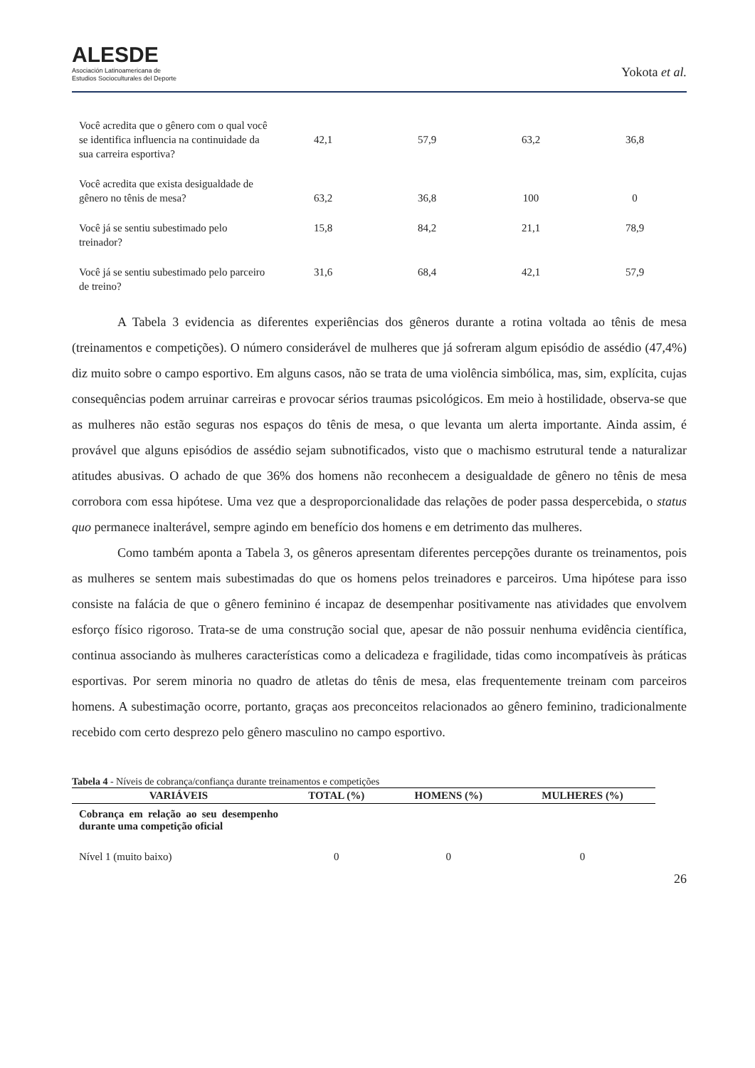ALESDE
Asociación Latinoamericana de
Estudios Socioculturales del Deporte
Yokota et al.
| Você acredita que o gênero com o qual você se identifica influencia na continuidade da sua carreira esportiva? | 42,1 | 57,9 | 63,2 | 36,8 |
| Você acredita que exista desigualdade de gênero no tênis de mesa? | 63,2 | 36,8 | 100 | 0 |
| Você já se sentiu subestimado pelo treinador? | 15,8 | 84,2 | 21,1 | 78,9 |
| Você já se sentiu subestimado pelo parceiro de treino? | 31,6 | 68,4 | 42,1 | 57,9 |
A Tabela 3 evidencia as diferentes experiências dos gêneros durante a rotina voltada ao tênis de mesa (treinamentos e competições). O número considerável de mulheres que já sofreram algum episódio de assédio (47,4%) diz muito sobre o campo esportivo. Em alguns casos, não se trata de uma violência simbólica, mas, sim, explícita, cujas consequências podem arruinar carreiras e provocar sérios traumas psicológicos. Em meio à hostilidade, observa-se que as mulheres não estão seguras nos espaços do tênis de mesa, o que levanta um alerta importante. Ainda assim, é provável que alguns episódios de assédio sejam subnotificados, visto que o machismo estrutural tende a naturalizar atitudes abusivas. O achado de que 36% dos homens não reconhecem a desigualdade de gênero no tênis de mesa corrobora com essa hipótese. Uma vez que a desproporcionalidade das relações de poder passa despercebida, o status quo permanece inalterável, sempre agindo em benefício dos homens e em detrimento das mulheres.
Como também aponta a Tabela 3, os gêneros apresentam diferentes percepções durante os treinamentos, pois as mulheres se sentem mais subestimadas do que os homens pelos treinadores e parceiros. Uma hipótese para isso consiste na falácia de que o gênero feminino é incapaz de desempenhar positivamente nas atividades que envolvem esforço físico rigoroso. Trata-se de uma construção social que, apesar de não possuir nenhuma evidência científica, continua associando às mulheres características como a delicadeza e fragilidade, tidas como incompatíveis às práticas esportivas. Por serem minoria no quadro de atletas do tênis de mesa, elas frequentemente treinam com parceiros homens. A subestimação ocorre, portanto, graças aos preconceitos relacionados ao gênero feminino, tradicionalmente recebido com certo desprezo pelo gênero masculino no campo esportivo.
Tabela 4 - Níveis de cobrança/confiança durante treinamentos e competições
| VARIÁVEIS | TOTAL (%) | HOMENS (%) | MULHERES (%) |
| --- | --- | --- | --- |
| Cobrança em relação ao seu desempenho durante uma competição oficial | | | |
| Nível 1 (muito baixo) | 0 | 0 | 0 |
26